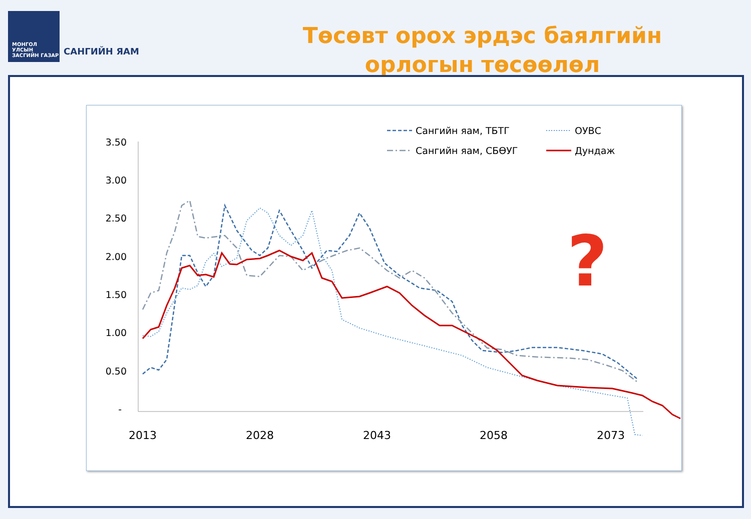МОНГОЛ УЛСЫН
ЗАСГИЙН ГАЗАР
САНГИЙН ЯАМ
Төсөвт орох эрдэс баялгийн
орлогын төсөөлөл
3.50
3.00
2.50
2.00
1.50
1.00
0.50
-
2013
2028
2043
2058
2073
Сангийн яам, ТБТГ
Сангийн яам, СБӨУГ
ОУВС
Дундаж
?